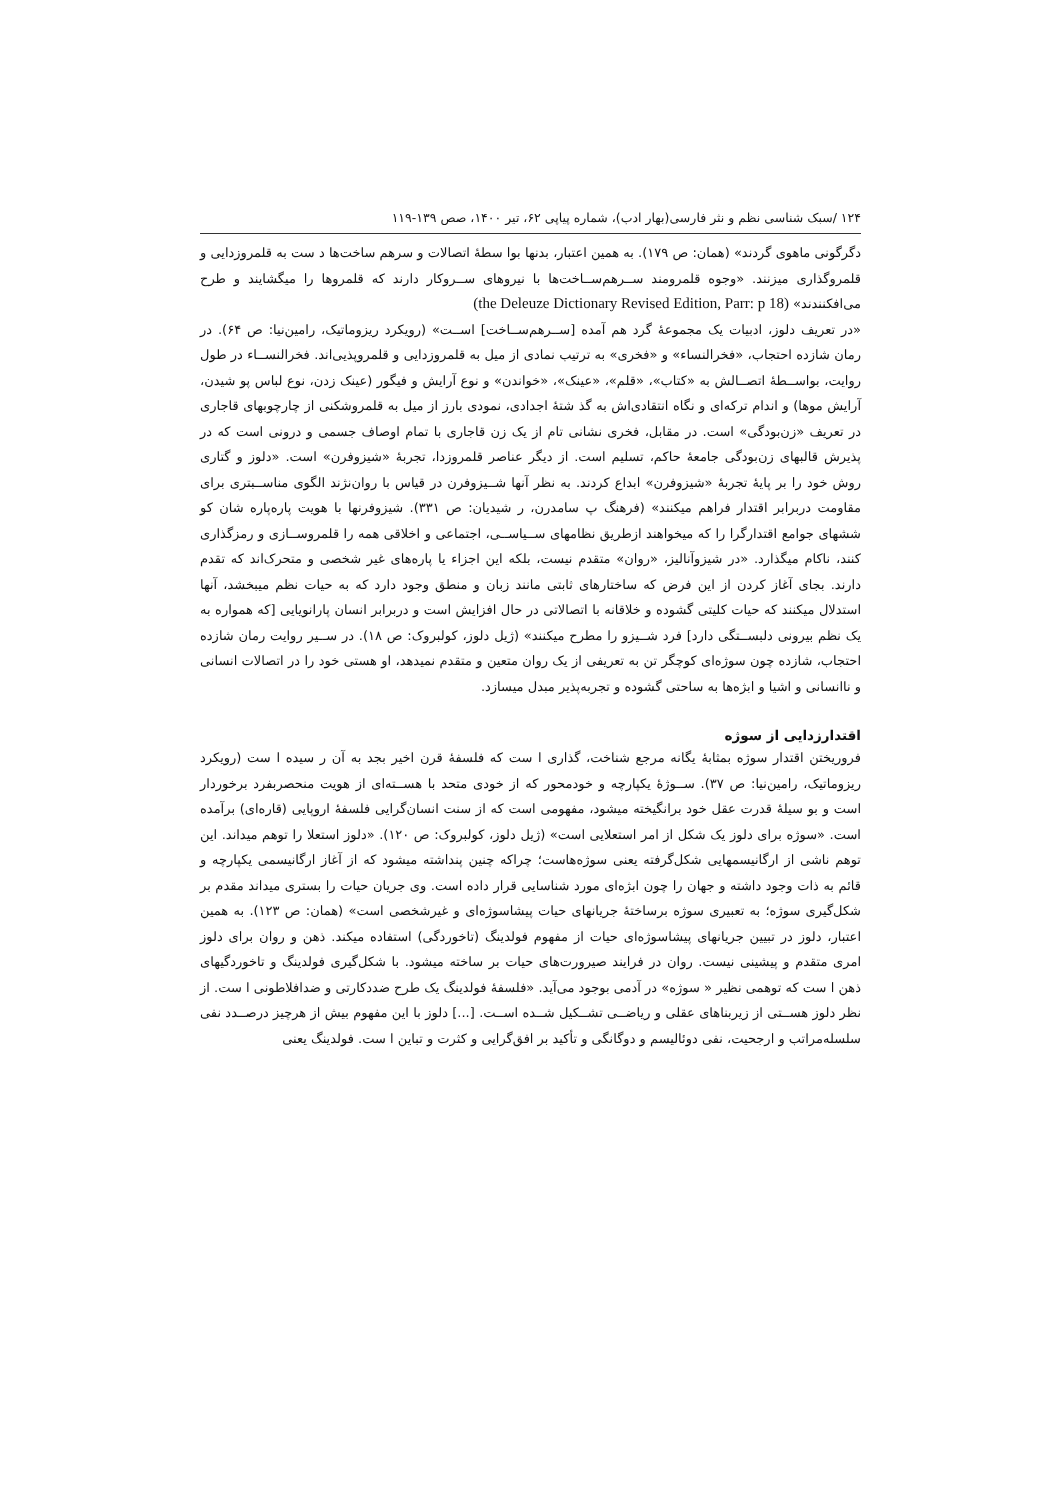۱۲۴ /سبک شناسی نظم و نثر فارسی(بهار ادب)، شماره پیاپی ۶۲، تیر ۱۴۰۰، صص ۱۳۹-۱۱۹
دگرگونی ماهوی گردند» (همان: ص ۱۷۹). به همین اعتبار، بدنها بوا سطهٔ اتصالات و سرهم ساخت‌ها د ست به قلمروزدایی و قلمروگذاری میزنند. «وجوه قلمرومند ســرهم‌ســاخت‌ها با نیروهای ســروکار دارند که قلمروها را میگشایند و طرح می‌افکنندند» (the Deleuze Dictionary Revised Edition, Parr: p 18)
«در تعریف دلوز، ادبیات یک مجموعهٔ گرد هم آمده [ســرهم‌ســاخت] اســت» (رویکرد ریزوماتیک، رامین‌نیا: ص ۶۴). در رمان شازده احتجاب، «فخرالنساء» و «فخری» به ترتیب نمادی از میل به قلمروزدایی و قلمروپذیی‌اند. فخرالنســاء در طول روایت، بواســطهٔ اتصــالش به «کتاب»، «قلم»، «عینک»، «خواندن» و نوع آرایش و فیگور (عینک زدن، نوع لباس پو شیدن، آرایش موها) و اندام ترکه‌ای و نگاه انتقادی‌اش به گذ شتهٔ اجدادی، نمودی بارز از میل به قلمروشکنی از چارچوبهای قاجاری در تعریف «زن‌بودگی» است. در مقابل، فخری نشانی تام از یک زن قاجاری با تمام اوصاف جسمی و درونی است که در پذیرش قالبهای زن‌بودگی جامعهٔ حاکم، تسلیم است. از دیگر عناصر قلمروزدا، تجربهٔ «شیزوفرن» است. «دلوز و گتاری روش خود را بر پایهٔ تجربهٔ «شیزوفرن» ابداع کردند. به نظر آنها شــیزوفرن در قیاس با روان‌نژند الگوی مناســبتری برای مقاومت دربرابر اقتدار فراهم میکنند» (فرهنگ پ سامدرن، ر شیدیان: ص ۳۳۱). شیزوفرنها با هویت پاره‌پاره شان کو ششهای جوامع اقتدارگرا را که میخواهند ازطریق نظامهای ســیاســی، اجتماعی و اخلاقی همه را قلمروســازی و رمزگذاری کنند، ناکام میگذارد. «در شیزوآنالیز، «روان» متقدم نیست، بلکه این اجزاء یا پاره‌های غیر شخصی و متحرک‌اند که تقدم دارند. بجای آغاز کردن از این فرض که ساختارهای ثابتی مانند زبان و منطق وجود دارد که به حیات نظم میبخشد، آنها استدلال میکنند که حیات کلیتی گشوده و خلاقانه با اتصالاتی در حال افزایش است و دربرابر انسان پارانویایی [که همواره به یک نظم بیرونی دلبســتگی دارد] فرد شــیزو را مطرح میکنند» (ژیل دلوز، کولبروک: ص ۱۸). در ســیر روایت رمان شازده احتجاب، شازده چون سوژه‌ای کوچگر تن به تعریفی از یک روان متعین و متقدم نمیدهد، او هستی خود را در اتصالات انسانی و ناانسانی و اشیا و ابژه‌ها به ساحتی گشوده و تجربه‌پذیر مبدل میسازد.
اقتدارزدایی از سوژه
فروریختن اقتدار سوژه بمثابهٔ یگانه مرجع شناخت، گذاری ا ست که فلسفهٔ قرن اخیر بجد به آن ر سیده ا ست (رویکرد ریزوماتیک، رامین‌نیا: ص ۳۷). ســوژهٔ یکپارچه و خودمحور که از خودی متحد با هســته‌ای از هویت منحصربفرد برخوردار است و بو سیلهٔ قدرت عقل خود برانگیخته میشود، مفهومی است که از سنت انسان‌گرایی فلسفهٔ اروپایی (قاره‌ای) برآمده است. «سوژه برای دلوز یک شکل از امر استعلایی است» (ژیل دلوز، کولبروک: ص ۱۲۰). «دلوز استعلا را توهم میداند. این توهم ناشی از ارگانیسمهایی شکل‌گرفته یعنی سوژه‌هاست؛ چراکه چنین پنداشته میشود که از آغاز ارگانیسمی یکپارچه و قائم به ذات وجود داشته و جهان را چون ابژه‌ای مورد شناسایی قرار داده است. وی جریان حیات را بستری میداند مقدم بر شکل‌گیری سوژه؛ به تعبیری سوژه برساختهٔ جریانهای حیات پیشاسوژه‌ای و غیرشخصی است» (همان: ص ۱۲۳). به همین اعتبار، دلوز در تبیین جریانهای پیشاسوژه‌ای حیات از مفهوم فولدینگ (تاخوردگی) استفاده میکند. ذهن و روان برای دلوز امری متقدم و پیشینی نیست. روان در فرایند صیرورت‌های حیات بر ساخته میشود. با شکل‌گیری فولدینگ و تاخوردگیهای ذهن ا ست که توهمی نظیر « سوژه» در آدمی بوجود می‌آید. «فلسفهٔ فولدینگ یک طرح ضددکارتی و ضدافلاطونی ا ست. از نظر دلوز هســتی از زیربناهای عقلی و ریاضــی تشــکیل شــده اســت. [...] دلوز با این مفهوم بیش از هرچیز درصــدد نفی سلسله‌مراتب و ارجحیت، نفی دوئالیسم و دوگانگی و تأکید بر افق‌گرایی و کثرت و تباین ا ست. فولدینگ یعنی